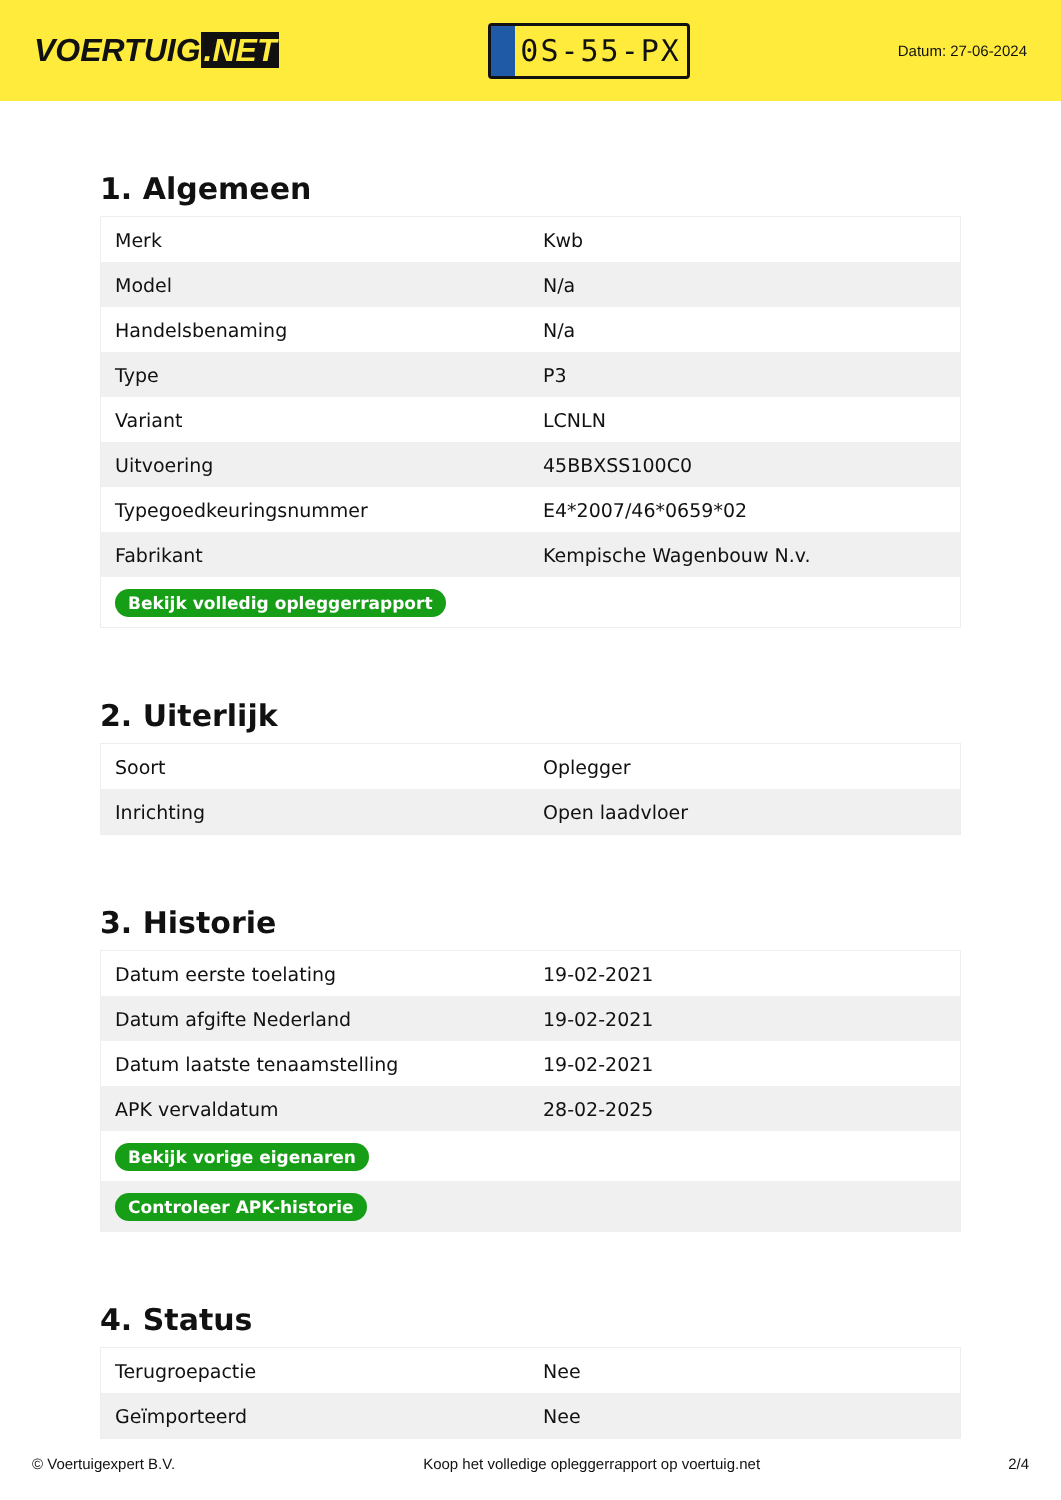VOERTUIG.NET
0S-55-PX
Datum: 27-06-2024
1. Algemeen
| Merk | Kwb |
| Model | N/a |
| Handelsbenaming | N/a |
| Type | P3 |
| Variant | LCNLN |
| Uitvoering | 45BBXSS100C0 |
| Typegoedkeuringsnummer | E4*2007/46*0659*02 |
| Fabrikant | Kempische Wagenbouw N.v. |
| Bekijk volledig opleggerrapport | |
2. Uiterlijk
| Soort | Oplegger |
| Inrichting | Open laadvloer |
3. Historie
| Datum eerste toelating | 19-02-2021 |
| Datum afgifte Nederland | 19-02-2021 |
| Datum laatste tenaamstelling | 19-02-2021 |
| APK vervaldatum | 28-02-2025 |
| Bekijk vorige eigenaren | |
| Controleer APK-historie | |
4. Status
| Terugroepactie | Nee |
| Geïmporteerd | Nee |
© Voertuigexpert B.V. Koop het volledige opleggerrapport op voertuig.net 2/4